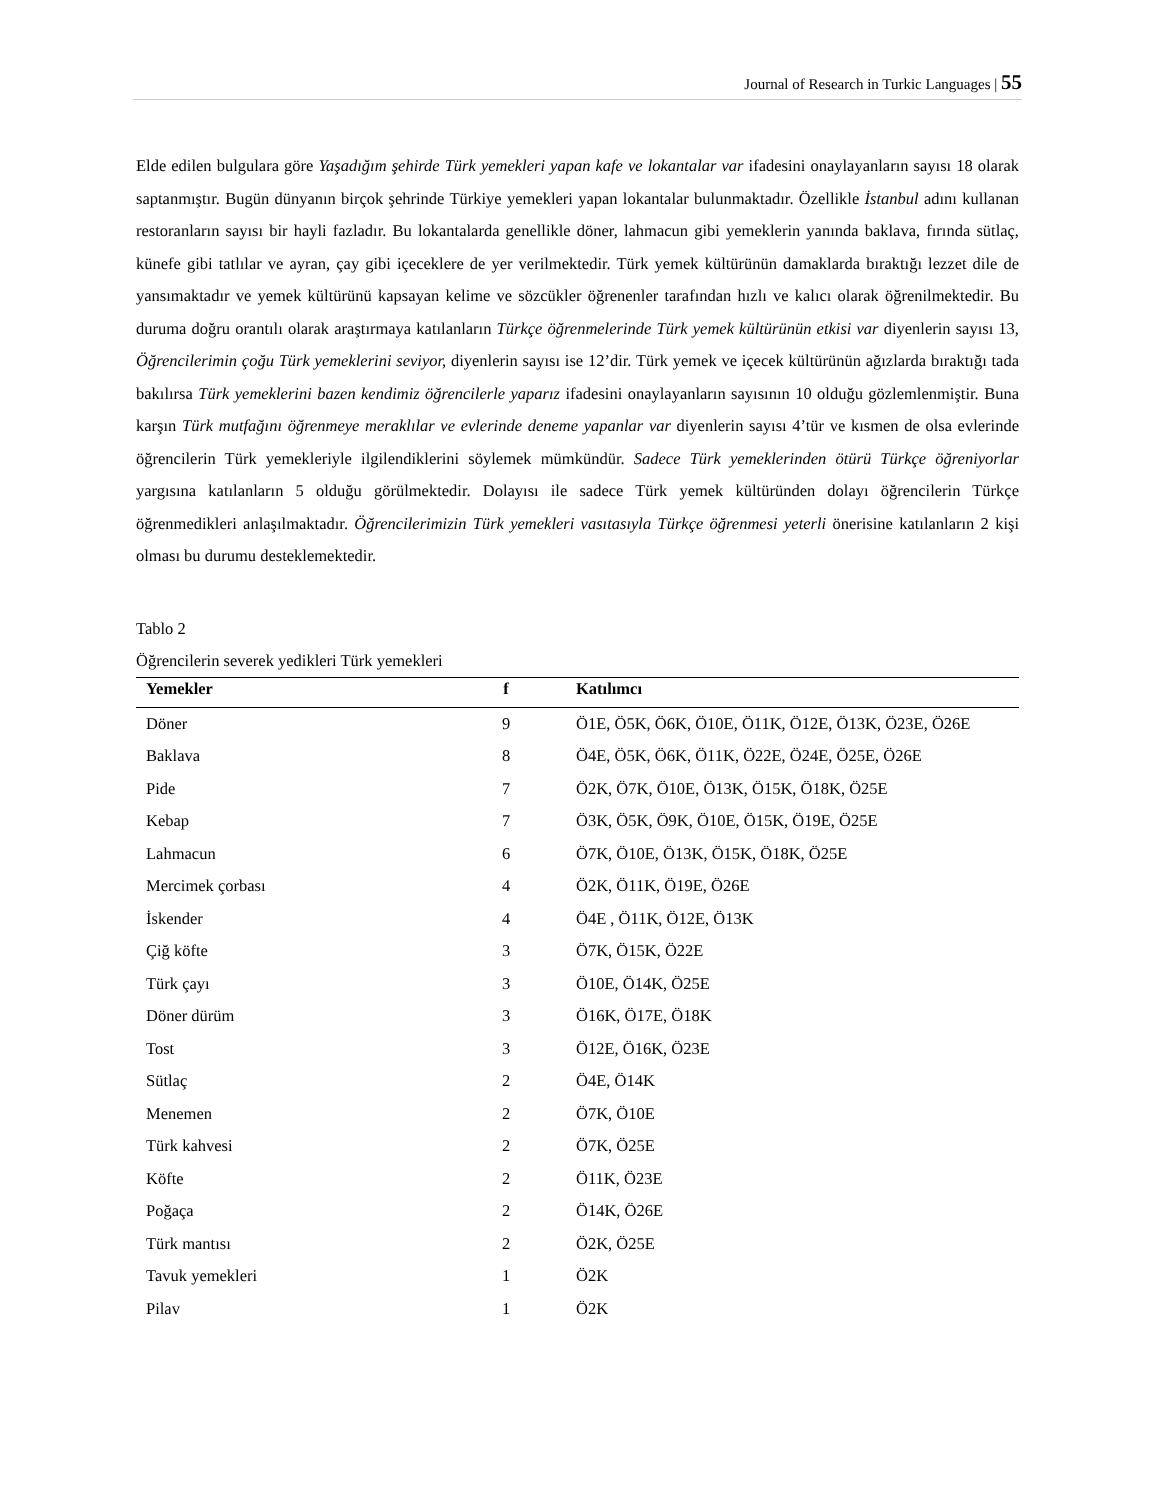Journal of Research in Turkic Languages | 55
Elde edilen bulgulara göre Yaşadığım şehirde Türk yemekleri yapan kafe ve lokantalar var ifadesini onaylayanların sayısı 18 olarak saptanmıştır. Bugün dünyanın birçok şehrinde Türkiye yemekleri yapan lokantalar bulunmaktadır. Özellikle İstanbul adını kullanan restoranların sayısı bir hayli fazladır. Bu lokantalarda genellikle döner, lahmacun gibi yemeklerin yanında baklava, fırında sütlaç, künefe gibi tatlılar ve ayran, çay gibi içeceklere de yer verilmektedir. Türk yemek kültürünün damaklarda bıraktığı lezzet dile de yansımaktadır ve yemek kültürünü kapsayan kelime ve sözcükler öğrenenler tarafından hızlı ve kalıcı olarak öğrenilmektedir. Bu duruma doğru orantılı olarak araştırmaya katılanların Türkçe öğrenmelerinde Türk yemek kültürünün etkisi var diyenlerin sayısı 13, Öğrencilerimin çoğu Türk yemeklerini seviyor, diyenlerin sayısı ise 12’dir. Türk yemek ve içecek kültürünün ağızlarda bıraktığı tada bakılırsa Türk yemeklerini bazen kendimiz öğrencilerle yaparız ifadesini onaylayanların sayısının 10 olduğu gözlemlenmiştir. Buna karşın Türk mutfağını öğrenmeye meraklılar ve evlerinde deneme yapanlar var diyenlerin sayısı 4’tür ve kısmen de olsa evlerinde öğrencilerin Türk yemekleriyle ilgilendiklerini söylemek mümkündür. Sadece Türk yemeklerinden ötürü Türkçe öğreniyorlar yargısına katılanların 5 olduğu görülmektedir. Dolayısı ile sadece Türk yemek kültüründen dolayı öğrencilerin Türkçe öğrenmedikleri anlaşılmaktadır. Öğrencilerimizin Türk yemekleri vasıtasıyla Türkçe öğrenmesi yeterli önerisine katılanların 2 kişi olması bu durumu desteklemektedir.
Tablo 2
Öğrencilerin severek yedikleri Türk yemekleri
| Yemekler | f | Katılımcı |
| --- | --- | --- |
| Döner | 9 | Ö1E, Ö5K, Ö6K, Ö10E, Ö11K, Ö12E, Ö13K, Ö23E, Ö26E |
| Baklava | 8 | Ö4E, Ö5K, Ö6K, Ö11K, Ö22E, Ö24E, Ö25E, Ö26E |
| Pide | 7 | Ö2K, Ö7K, Ö10E, Ö13K, Ö15K, Ö18K, Ö25E |
| Kebap | 7 | Ö3K, Ö5K, Ö9K, Ö10E, Ö15K, Ö19E, Ö25E |
| Lahmacun | 6 | Ö7K, Ö10E, Ö13K, Ö15K, Ö18K, Ö25E |
| Mercimek çorbası | 4 | Ö2K, Ö11K, Ö19E, Ö26E |
| İskender | 4 | Ö4E , Ö11K, Ö12E, Ö13K |
| Çiğ köfte | 3 | Ö7K, Ö15K, Ö22E |
| Türk çayı | 3 | Ö10E, Ö14K, Ö25E |
| Döner dürüm | 3 | Ö16K, Ö17E, Ö18K |
| Tost | 3 | Ö12E, Ö16K, Ö23E |
| Sütlaç | 2 | Ö4E, Ö14K |
| Menemen | 2 | Ö7K, Ö10E |
| Türk kahvesi | 2 | Ö7K, Ö25E |
| Köfte | 2 | Ö11K, Ö23E |
| Poğaça | 2 | Ö14K, Ö26E |
| Türk mantısı | 2 | Ö2K, Ö25E |
| Tavuk yemekleri | 1 | Ö2K |
| Pilav | 1 | Ö2K |